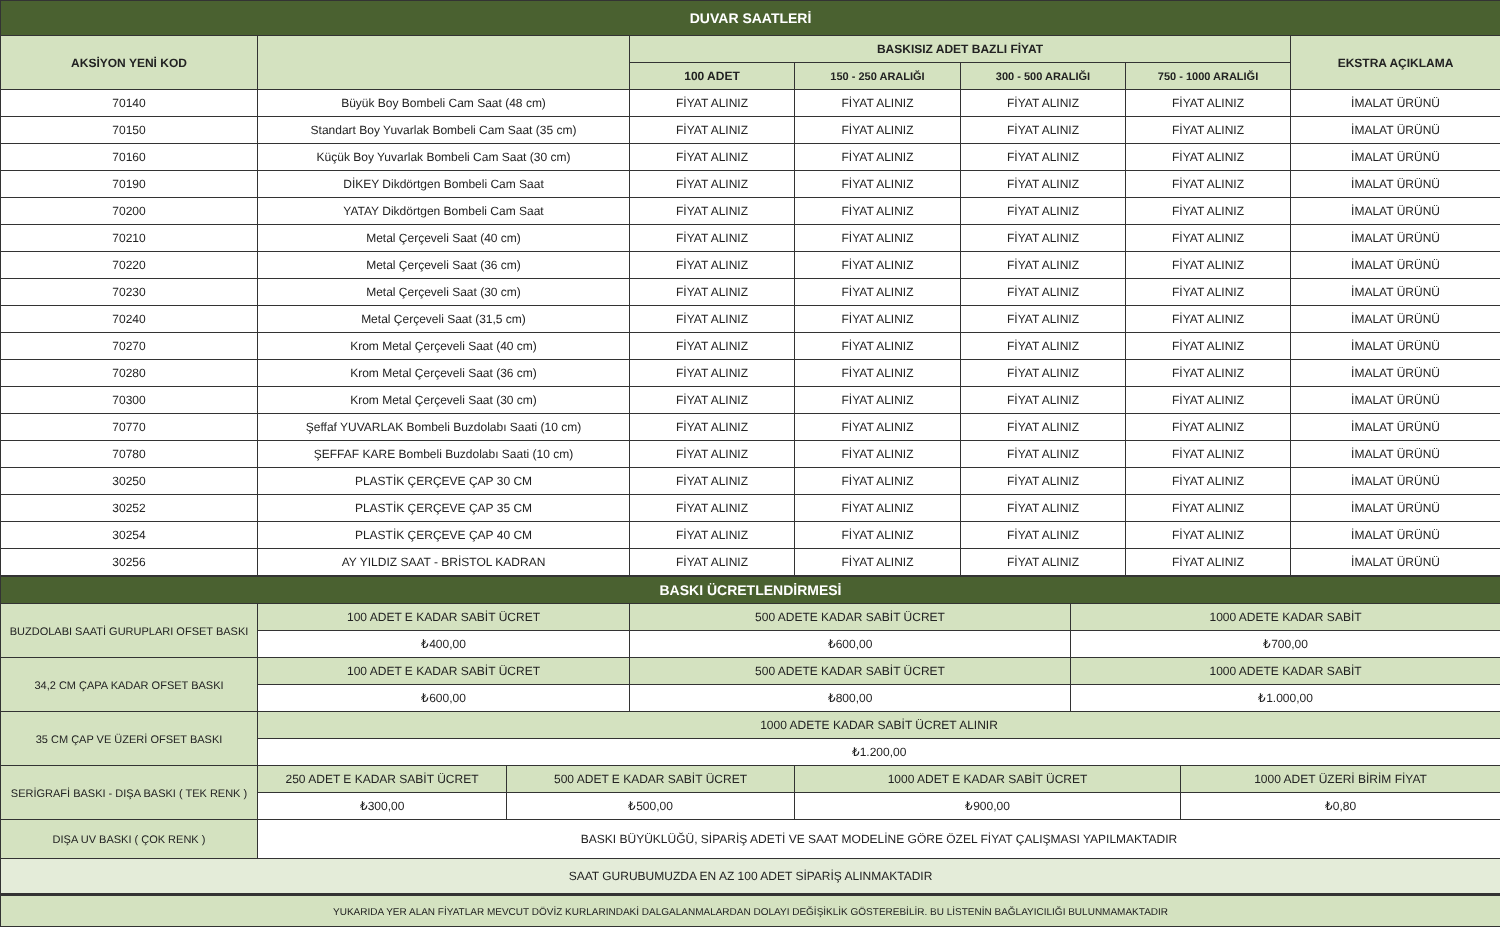| DUVAR SAATLERİ | | | | | | |
| AKSİYON YENİ KOD | | BASKISIZ ADET BAZLI FİYAT | | | | EKSTRA AÇIKLAMA |
| | | 100 ADET | 150 - 250 ARALIĞI | 300 - 500 ARALIĞI | 750 - 1000 ARALIĞI | |
| 70140 | Büyük Boy Bombeli Cam Saat (48 cm) | FİYAT ALINIZ | FİYAT ALINIZ | FİYAT ALINIZ | FİYAT ALINIZ | İMALAT ÜRÜNÜ |
| 70150 | Standart Boy Yuvarlak Bombeli Cam Saat (35 cm) | FİYAT ALINIZ | FİYAT ALINIZ | FİYAT ALINIZ | FİYAT ALINIZ | İMALAT ÜRÜNÜ |
| 70160 | Küçük Boy Yuvarlak Bombeli Cam Saat (30 cm) | FİYAT ALINIZ | FİYAT ALINIZ | FİYAT ALINIZ | FİYAT ALINIZ | İMALAT ÜRÜNÜ |
| 70190 | DİKEY Dikdörtgen Bombeli Cam Saat | FİYAT ALINIZ | FİYAT ALINIZ | FİYAT ALINIZ | FİYAT ALINIZ | İMALAT ÜRÜNÜ |
| 70200 | YATAY Dikdörtgen Bombeli Cam Saat | FİYAT ALINIZ | FİYAT ALINIZ | FİYAT ALINIZ | FİYAT ALINIZ | İMALAT ÜRÜNÜ |
| 70210 | Metal Çerçeveli Saat (40 cm) | FİYAT ALINIZ | FİYAT ALINIZ | FİYAT ALINIZ | FİYAT ALINIZ | İMALAT ÜRÜNÜ |
| 70220 | Metal Çerçeveli Saat (36 cm) | FİYAT ALINIZ | FİYAT ALINIZ | FİYAT ALINIZ | FİYAT ALINIZ | İMALAT ÜRÜNÜ |
| 70230 | Metal Çerçeveli Saat (30 cm) | FİYAT ALINIZ | FİYAT ALINIZ | FİYAT ALINIZ | FİYAT ALINIZ | İMALAT ÜRÜNÜ |
| 70240 | Metal Çerçeveli Saat (31,5 cm) | FİYAT ALINIZ | FİYAT ALINIZ | FİYAT ALINIZ | FİYAT ALINIZ | İMALAT ÜRÜNÜ |
| 70270 | Krom Metal Çerçeveli Saat (40 cm) | FİYAT ALINIZ | FİYAT ALINIZ | FİYAT ALINIZ | FİYAT ALINIZ | İMALAT ÜRÜNÜ |
| 70280 | Krom Metal Çerçeveli Saat (36 cm) | FİYAT ALINIZ | FİYAT ALINIZ | FİYAT ALINIZ | FİYAT ALINIZ | İMALAT ÜRÜNÜ |
| 70300 | Krom Metal Çerçeveli Saat (30 cm) | FİYAT ALINIZ | FİYAT ALINIZ | FİYAT ALINIZ | FİYAT ALINIZ | İMALAT ÜRÜNÜ |
| 70770 | Şeffaf YUVARLAK Bombeli Buzdolabı Saati (10 cm) | FİYAT ALINIZ | FİYAT ALINIZ | FİYAT ALINIZ | FİYAT ALINIZ | İMALAT ÜRÜNÜ |
| 70780 | ŞEFFAF KARE Bombeli Buzdolabı Saati (10 cm) | FİYAT ALINIZ | FİYAT ALINIZ | FİYAT ALINIZ | FİYAT ALINIZ | İMALAT ÜRÜNÜ |
| 30250 | PLASTİK ÇERÇEVE ÇAP 30 CM | FİYAT ALINIZ | FİYAT ALINIZ | FİYAT ALINIZ | FİYAT ALINIZ | İMALAT ÜRÜNÜ |
| 30252 | PLASTİK ÇERÇEVE ÇAP 35 CM | FİYAT ALINIZ | FİYAT ALINIZ | FİYAT ALINIZ | FİYAT ALINIZ | İMALAT ÜRÜNÜ |
| 30254 | PLASTİK ÇERÇEVE ÇAP 40 CM | FİYAT ALINIZ | FİYAT ALINIZ | FİYAT ALINIZ | FİYAT ALINIZ | İMALAT ÜRÜNÜ |
| 30256 | AY YILDIZ SAAT - BRİSTOL KADRAN | FİYAT ALINIZ | FİYAT ALINIZ | FİYAT ALINIZ | FİYAT ALINIZ | İMALAT ÜRÜNÜ |
| BASKI ÜCRETLENDİRMESİ | | | | | | |
| BUZDOLABI SAATİ GURUPLARI OFSET BASKI | 100 ADET E KADAR SABİT ÜCRET | | 500 ADETE KADAR SABİT ÜCRET | | 1000 ADETE KADAR SABİT | |
| | ₺400,00 | | ₺600,00 | | ₺700,00 | |
| 34,2 CM ÇAPA KADAR OFSET BASKI | 100 ADET E KADAR SABİT ÜCRET | | 500 ADETE KADAR SABİT ÜCRET | | 1000 ADETE KADAR SABİT | |
| | ₺600,00 | | ₺800,00 | | ₺1.000,00 | |
| 35 CM ÇAP VE ÜZERİ OFSET BASKI | 1000 ADETE KADAR SABİT ÜCRET ALINIR | | | | | |
| | ₺1.200,00 | | | | | |
| SERİGRAFİ BASKI - DIŞA BASKI ( TEK RENK ) | 250 ADET E KADAR SABİT ÜCRET | 500 ADET E KADAR SABİT ÜCRET | | 1000 ADET E KADAR SABİT ÜCRET | | 1000 ADET ÜZERİ BİRİM FİYAT |
| | ₺300,00 | ₺500,00 | | ₺900,00 | | ₺0,80 |
| DIŞA UV BASKI ( ÇOK RENK ) | BASKI BÜYÜKLÜĞÜ, SİPARİŞ ADETİ VE SAAT MODELİNE GÖRE ÖZEL FİYAT ÇALIŞMASI YAPILMAKTADIR | | | | | |
| SAAT GURUBUMUZDA EN AZ 100 ADET SİPARİŞ ALINMAKTADIR | | | | | | |
| YUKARIDA YER ALAN FİYATLAR MEVCUT DÖVİZ KURLARINDAKİ DALGALANMALARDAN DOLAYI DEĞİŞİKLİK GÖSTEREBİLİR. BU LİSTENİN BAĞLAYICILIĞI BULUNMAMAKTADIR | | | | | | |